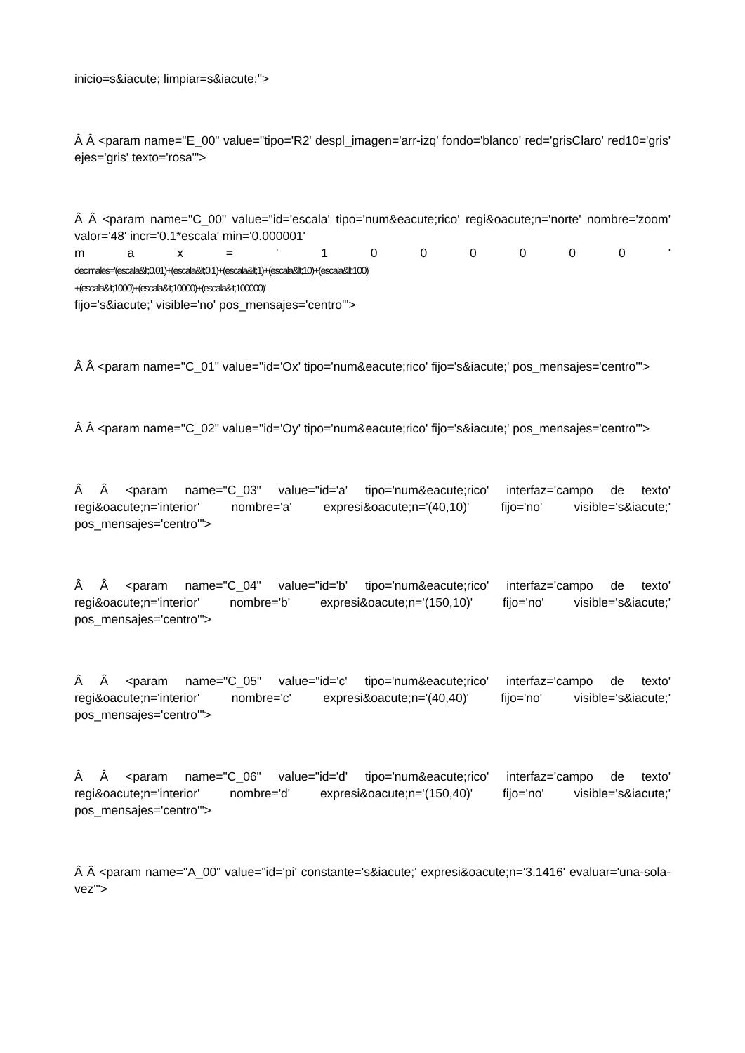inicio=s&iacute; limpiar=s&iacute;">
Â Â <param name="E_00" value="tipo='R2' despl_imagen='arr-izq' fondo='blanco' red='grisClaro' red10='gris' ejes='gris' texto='rosa'">
Â Â <param name="C_00" value="id='escala' tipo='num&eacute;rico' regi&oacute;n='norte' nombre='zoom' valor='48' incr='0.1*escala' min='0.000001'
m a x = ' 1 0 0 0 0 0 0 '
decimales='(escala&lt;0.01)+(escala&lt;0.1)+(escala&lt;1)+(escala&lt;10)+(escala&lt;100)
+(escala&lt;1000)+(escala&lt;10000)+(escala&lt;100000)'
fijo='s&iacute;' visible='no' pos_mensajes='centro'">
Â Â <param name="C_01" value="id='Ox' tipo='num&eacute;rico' fijo='s&iacute;' pos_mensajes='centro'">
Â Â <param name="C_02" value="id='Oy' tipo='num&eacute;rico' fijo='s&iacute;' pos_mensajes='centro'">
Â Â <param name="C_03" value="id='a' tipo='num&eacute;rico' interfaz='campo de texto' regi&oacute;n='interior' nombre='a' expresi&oacute;n='(40,10)' fijo='no' visible='s&iacute;' pos_mensajes='centro'">
Â Â <param name="C_04" value="id='b' tipo='num&eacute;rico' interfaz='campo de texto' regi&oacute;n='interior' nombre='b' expresi&oacute;n='(150,10)' fijo='no' visible='s&iacute;' pos_mensajes='centro'">
Â Â <param name="C_05" value="id='c' tipo='num&eacute;rico' interfaz='campo de texto' regi&oacute;n='interior' nombre='c' expresi&oacute;n='(40,40)' fijo='no' visible='s&iacute;' pos_mensajes='centro'">
Â Â <param name="C_06" value="id='d' tipo='num&eacute;rico' interfaz='campo de texto' regi&oacute;n='interior' nombre='d' expresi&oacute;n='(150,40)' fijo='no' visible='s&iacute;' pos_mensajes='centro'">
Â Â <param name="A_00" value="id='pi' constante='s&iacute;' expresi&oacute;n='3.1416' evaluar='una-sola-vez'">